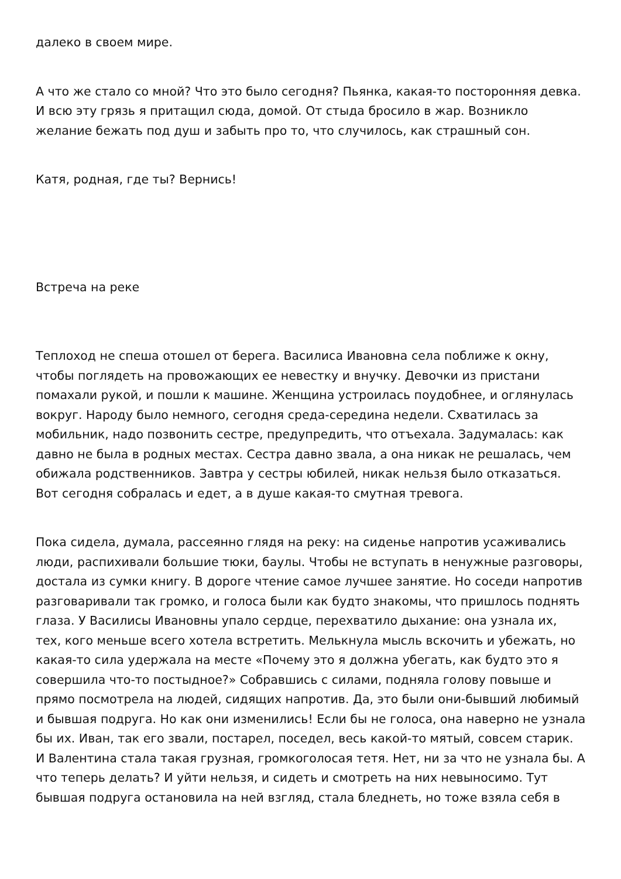далеко в своем мире.
А что же стало со мной? Что это было сегодня? Пьянка, какая-то посторонняя девка. И всю эту грязь я притащил сюда, домой. От стыда бросило в жар. Возникло желание бежать под душ и забыть про то, что случилось, как страшный сон.
Катя, родная, где ты? Вернись!
Встреча на реке
Теплоход не спеша отошел от берега. Василиса Ивановна села поближе к окну, чтобы поглядеть на провожающих ее невестку и внучку. Девочки из пристани помахали рукой, и пошли к машине. Женщина устроилась поудобнее, и оглянулась вокруг. Народу было немного, сегодня среда-середина недели. Схватилась за мобильник, надо позвонить сестре, предупредить, что отъехала. Задумалась: как давно не была в родных местах. Сестра давно звала, а она никак не решалась, чем обижала родственников. Завтра у сестры юбилей, никак нельзя было отказаться. Вот сегодня собралась и едет, а в душе какая-то смутная тревога.
Пока сидела, думала, рассеянно глядя на реку: на сиденье напротив усаживались люди, распихивали большие тюки, баулы. Чтобы не вступать в ненужные разговоры, достала из сумки книгу. В дороге чтение самое лучшее занятие. Но соседи напротив разговаривали так громко, и голоса были как будто знакомы, что пришлось поднять глаза. У Василисы Ивановны упало сердце, перехватило дыхание: она узнала их, тех, кого меньше всего хотела встретить. Мелькнула мысль вскочить и убежать, но какая-то сила удержала на месте «Почему это я должна убегать, как будто это я совершила что-то постыдное?» Собравшись с силами, подняла голову повыше и прямо посмотрела на людей, сидящих напротив. Да, это были они-бывший любимый и бывшая подруга. Но как они изменились! Если бы не голоса, она наверно не узнала бы их. Иван, так его звали, постарел, поседел, весь какой-то мятый, совсем старик. И Валентина стала такая грузная, громкоголосая тетя. Нет, ни за что не узнала бы. А что теперь делать? И уйти нельзя, и сидеть и смотреть на них невыносимо. Тут бывшая подруга остановила на ней взгляд, стала бледнеть, но тоже взяла себя в